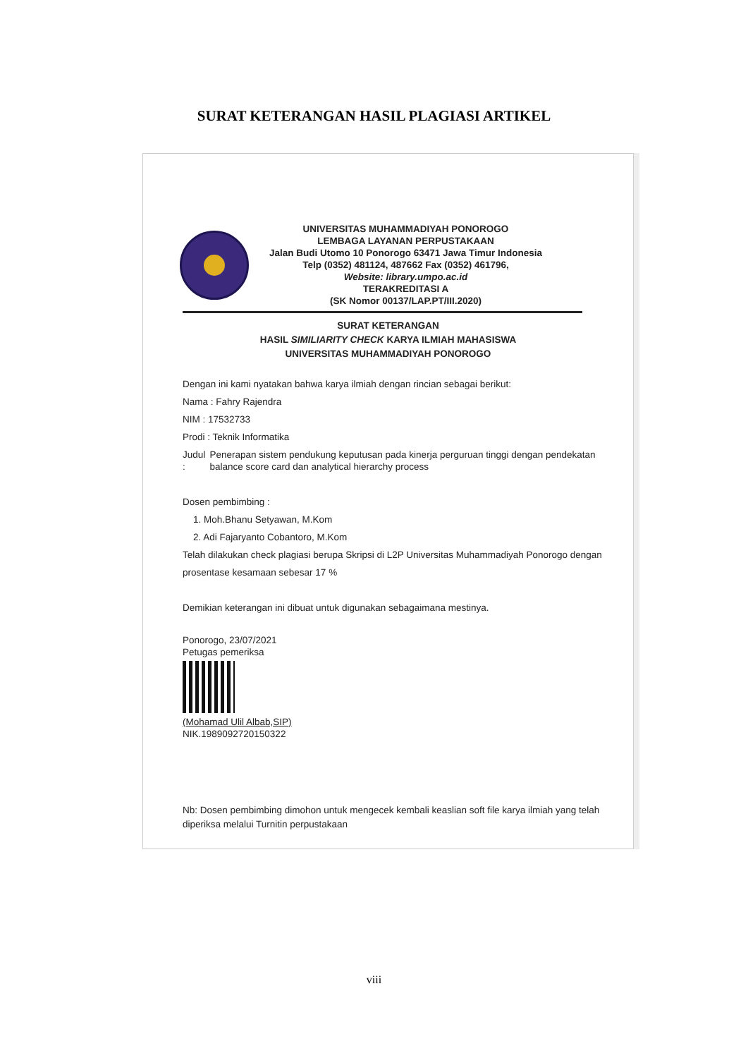SURAT KETERANGAN HASIL PLAGIASI ARTIKEL
UNIVERSITAS MUHAMMADIYAH PONOROGO
LEMBAGA LAYANAN PERPUSTAKAAN
Jalan Budi Utomo 10 Ponorogo 63471 Jawa Timur Indonesia
Telp (0352) 481124, 487662 Fax (0352) 461796,
Website: library.umpo.ac.id
TERAKREDITASI A
(SK Nomor 00137/LAP.PT/III.2020)
SURAT KETERANGAN
HASIL SIMILIARITY CHECK KARYA ILMIAH MAHASISWA
UNIVERSITAS MUHAMMADIYAH PONOROGO
Dengan ini kami nyatakan bahwa karya ilmiah dengan rincian sebagai berikut:
Nama : Fahry Rajendra
NIM : 17532733
Prodi : Teknik Informatika
Judul : Penerapan sistem pendukung keputusan pada kinerja perguruan tinggi dengan pendekatan balance score card dan analytical hierarchy process
Dosen pembimbing :
1. Moh.Bhanu Setyawan, M.Kom
2. Adi Fajaryanto Cobantoro, M.Kom
Telah dilakukan check plagiasi berupa Skripsi di L2P Universitas Muhammadiyah Ponorogo dengan prosentase kesamaan sebesar 17 %
Demikian keterangan ini dibuat untuk digunakan sebagaimana mestinya.
Ponorogo, 23/07/2021
Petugas pemeriksa
(Mohamad Ulil Albab,SIP)
NIK.1989092720150322
Nb: Dosen pembimbing dimohon untuk mengecek kembali keaslian soft file karya ilmiah yang telah diperiksa melalui Turnitin perpustakaan
viii